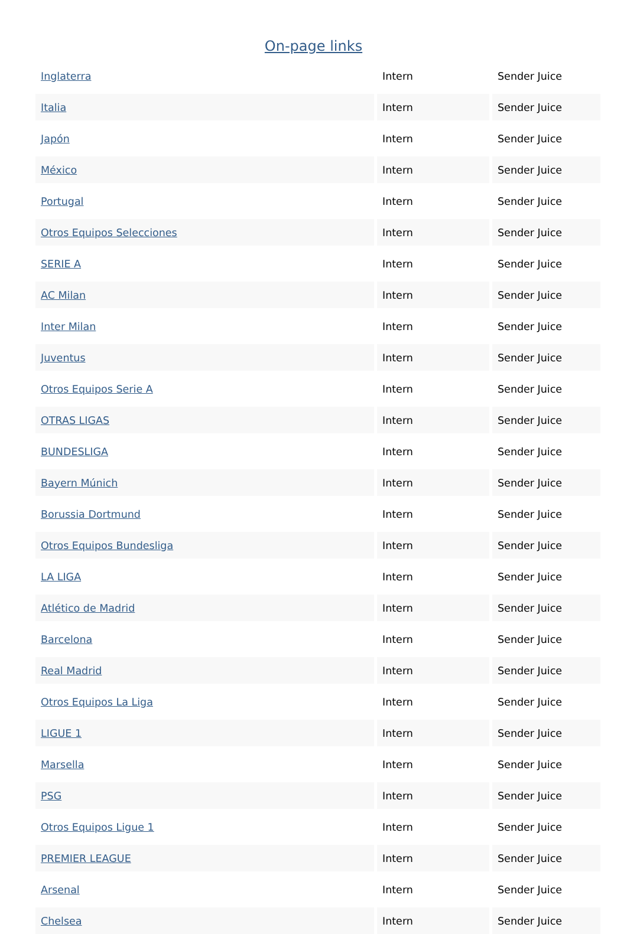On-page links
| Inglaterra | Intern | Sender Juice |
| Italia | Intern | Sender Juice |
| Japón | Intern | Sender Juice |
| México | Intern | Sender Juice |
| Portugal | Intern | Sender Juice |
| Otros Equipos Selecciones | Intern | Sender Juice |
| SERIE A | Intern | Sender Juice |
| AC Milan | Intern | Sender Juice |
| Inter Milan | Intern | Sender Juice |
| Juventus | Intern | Sender Juice |
| Otros Equipos Serie A | Intern | Sender Juice |
| OTRAS LIGAS | Intern | Sender Juice |
| BUNDESLIGA | Intern | Sender Juice |
| Bayern Múnich | Intern | Sender Juice |
| Borussia Dortmund | Intern | Sender Juice |
| Otros Equipos Bundesliga | Intern | Sender Juice |
| LA LIGA | Intern | Sender Juice |
| Atlético de Madrid | Intern | Sender Juice |
| Barcelona | Intern | Sender Juice |
| Real Madrid | Intern | Sender Juice |
| Otros Equipos La Liga | Intern | Sender Juice |
| LIGUE 1 | Intern | Sender Juice |
| Marsella | Intern | Sender Juice |
| PSG | Intern | Sender Juice |
| Otros Equipos Ligue 1 | Intern | Sender Juice |
| PREMIER LEAGUE | Intern | Sender Juice |
| Arsenal | Intern | Sender Juice |
| Chelsea | Intern | Sender Juice |